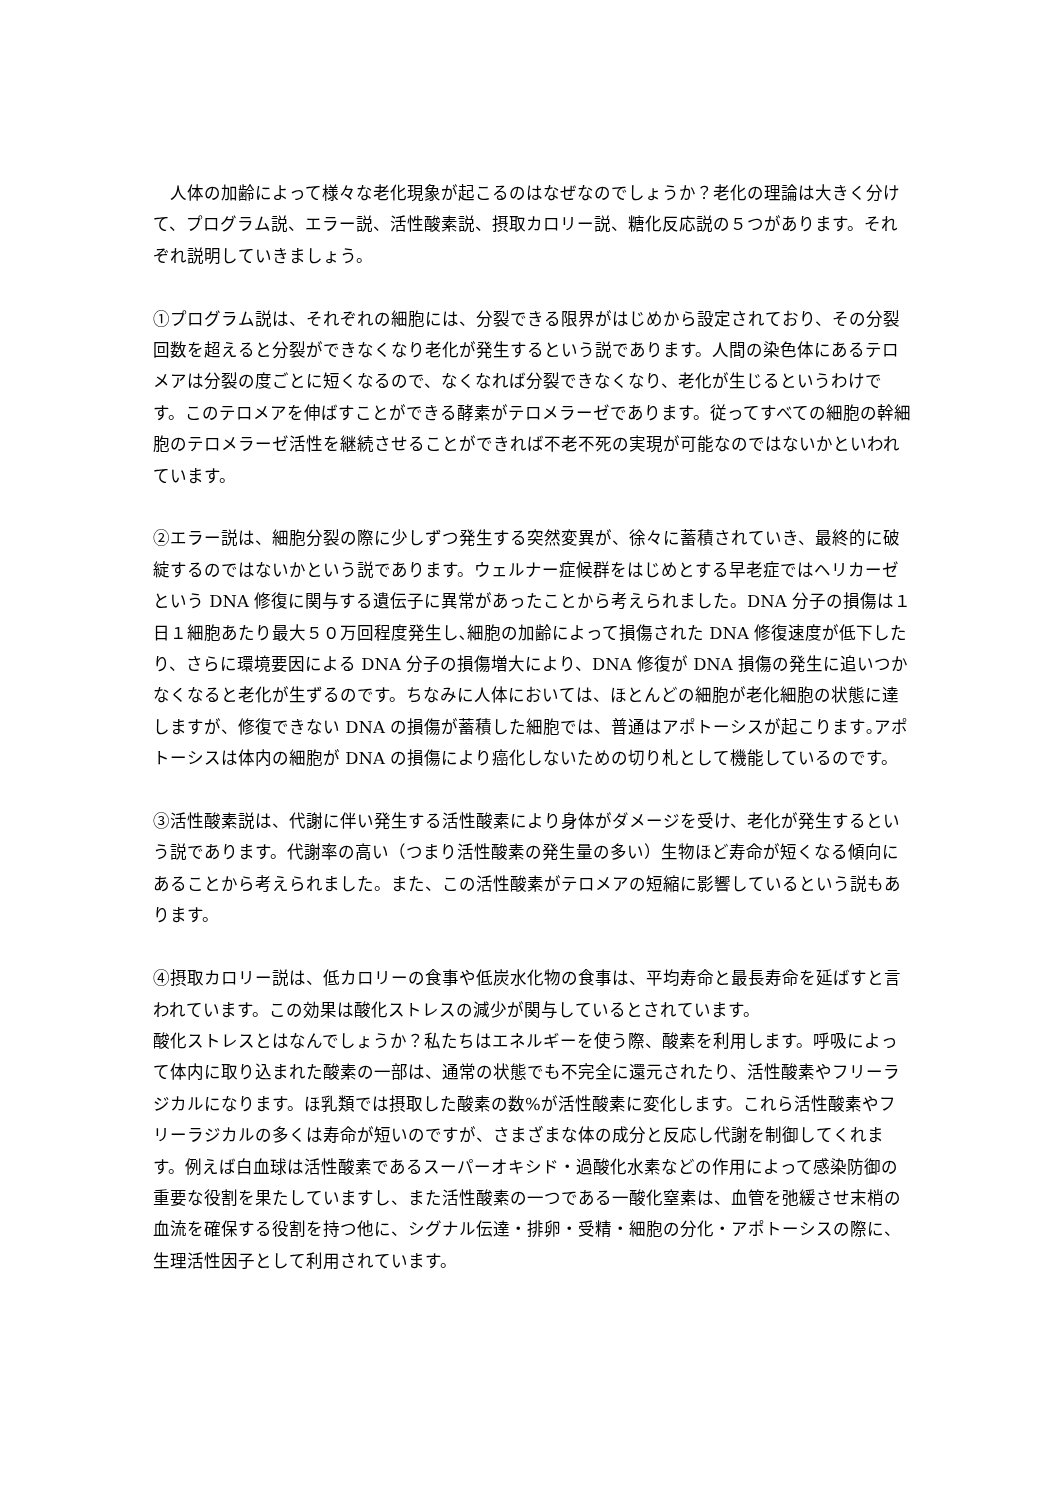人体の加齢によって様々な老化現象が起こるのはなぜなのでしょうか？老化の理論は大きく分けて、プログラム説、エラー説、活性酸素説、摂取カロリー説、糖化反応説の５つがあります。それぞれ説明していきましょう。
①プログラム説は、それぞれの細胞には、分裂できる限界がはじめから設定されており、その分裂回数を超えると分裂ができなくなり老化が発生するという説であります。人間の染色体にあるテロメアは分裂の度ごとに短くなるので、なくなれば分裂できなくなり、老化が生じるというわけです。このテロメアを伸ばすことができる酵素がテロメラーゼであります。従ってすべての細胞の幹細胞のテロメラーゼ活性を継続させることができれば不老不死の実現が可能なのではないかといわれています。
②エラー説は、細胞分裂の際に少しずつ発生する突然変異が、徐々に蓄積されていき、最終的に破綻するのではないかという説であります。ウェルナー症候群をはじめとする早老症ではヘリカーゼという DNA 修復に関与する遺伝子に異常があったことから考えられました。DNA 分子の損傷は１日１細胞あたり最大５０万回程度発生し､細胞の加齢によって損傷された DNA 修復速度が低下したり、さらに環境要因による DNA 分子の損傷増大により、DNA 修復が DNA 損傷の発生に追いつかなくなると老化が生ずるのです。ちなみに人体においては、ほとんどの細胞が老化細胞の状態に達しますが、修復できない DNA の損傷が蓄積した細胞では、普通はアポトーシスが起こります｡アポトーシスは体内の細胞が DNA の損傷により癌化しないための切り札として機能しているのです。
③活性酸素説は、代謝に伴い発生する活性酸素により身体がダメージを受け、老化が発生するという説であります。代謝率の高い（つまり活性酸素の発生量の多い）生物ほど寿命が短くなる傾向にあることから考えられました。また、この活性酸素がテロメアの短縮に影響しているという説もあります。
④摂取カロリー説は、低カロリーの食事や低炭水化物の食事は、平均寿命と最長寿命を延ばすと言われています。この効果は酸化ストレスの減少が関与しているとされています。
酸化ストレスとはなんでしょうか？私たちはエネルギーを使う際、酸素を利用します。呼吸によって体内に取り込まれた酸素の一部は、通常の状態でも不完全に還元されたり、活性酸素やフリーラジカルになります。ほ乳類では摂取した酸素の数%が活性酸素に変化します。これら活性酸素やフリーラジカルの多くは寿命が短いのですが、さまざまな体の成分と反応し代謝を制御してくれます。例えば白血球は活性酸素であるスーパーオキシド・過酸化水素などの作用によって感染防御の重要な役割を果たしていますし、また活性酸素の一つである一酸化窒素は、血管を弛緩させ末梢の血流を確保する役割を持つ他に、シグナル伝達・排卵・受精・細胞の分化・アポトーシスの際に、生理活性因子として利用されています。